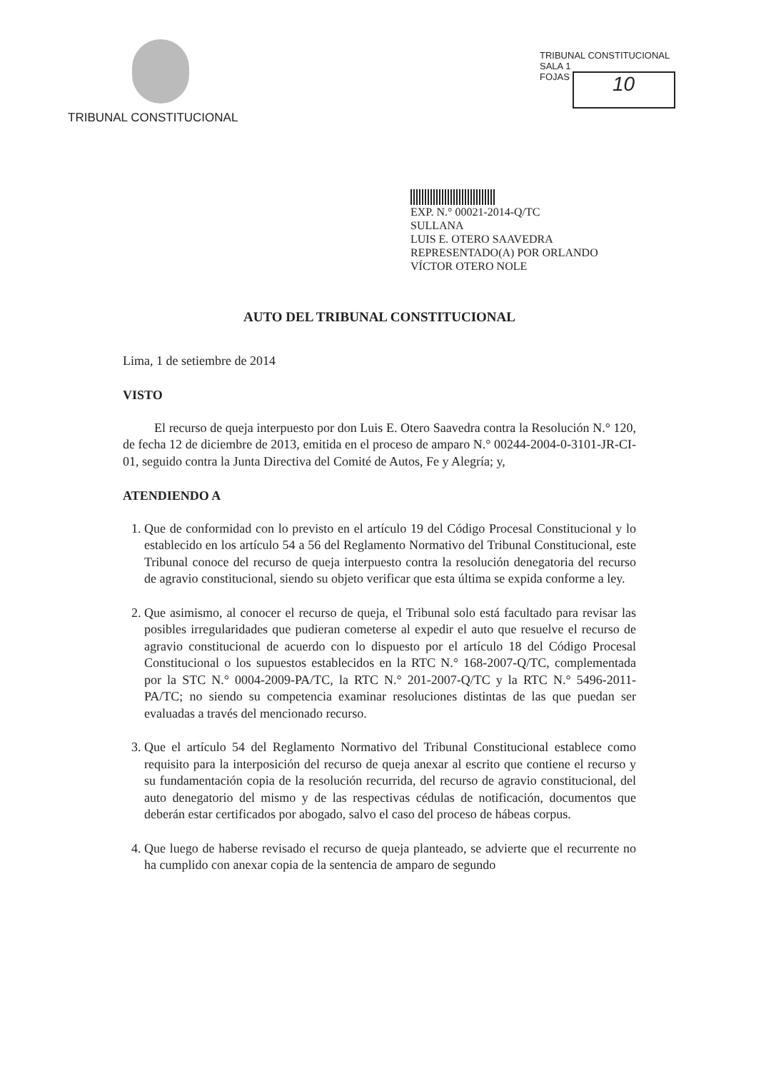TRIBUNAL CONSTITUCIONAL
TRIBUNAL CONSTITUCIONAL
SALA 1
FOJAS 10
EXP. N.° 00021-2014-Q/TC
SULLANA
LUIS E. OTERO SAAVEDRA
REPRESENTADO(A) POR ORLANDO
VÍCTOR OTERO NOLE
AUTO DEL TRIBUNAL CONSTITUCIONAL
Lima, 1 de setiembre de 2014
VISTO
El recurso de queja interpuesto por don Luis E. Otero Saavedra contra la Resolución N.° 120, de fecha 12 de diciembre de 2013, emitida en el proceso de amparo N.° 00244-2004-0-3101-JR-CI-01, seguido contra la Junta Directiva del Comité de Autos, Fe y Alegría; y,
ATENDIENDO A
1. Que de conformidad con lo previsto en el artículo 19 del Código Procesal Constitucional y lo establecido en los artículo 54 a 56 del Reglamento Normativo del Tribunal Constitucional, este Tribunal conoce del recurso de queja interpuesto contra la resolución denegatoria del recurso de agravio constitucional, siendo su objeto verificar que esta última se expida conforme a ley.
2. Que asimismo, al conocer el recurso de queja, el Tribunal solo está facultado para revisar las posibles irregularidades que pudieran cometerse al expedir el auto que resuelve el recurso de agravio constitucional de acuerdo con lo dispuesto por el artículo 18 del Código Procesal Constitucional o los supuestos establecidos en la RTC N.° 168-2007-Q/TC, complementada por la STC N.° 0004-2009-PA/TC, la RTC N.° 201-2007-Q/TC y la RTC N.° 5496-2011-PA/TC; no siendo su competencia examinar resoluciones distintas de las que puedan ser evaluadas a través del mencionado recurso.
3. Que el artículo 54 del Reglamento Normativo del Tribunal Constitucional establece como requisito para la interposición del recurso de queja anexar al escrito que contiene el recurso y su fundamentación copia de la resolución recurrida, del recurso de agravio constitucional, del auto denegatorio del mismo y de las respectivas cédulas de notificación, documentos que deberán estar certificados por abogado, salvo el caso del proceso de hábeas corpus.
4. Que luego de haberse revisado el recurso de queja planteado, se advierte que el recurrente no ha cumplido con anexar copia de la sentencia de amparo de segundo